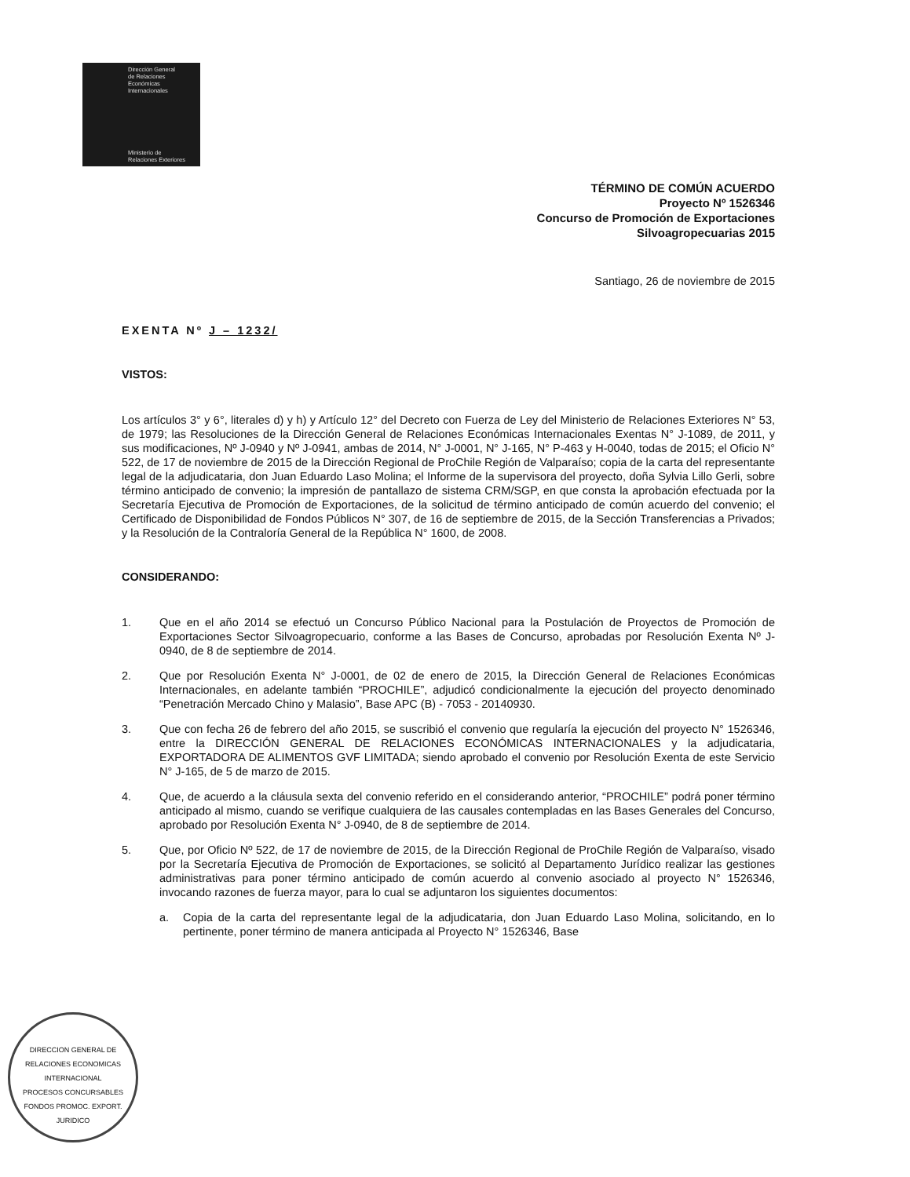Dirección General
de Relaciones
Económicas
Internacionales
Ministerio de
Relaciones Exteriores
DIRECCION GENERAL DE RELACIONES ECONOMICAS INTERNACIONAL
PROCESOS CONCURSABLES FONDOS PROMOC. EXPORT.
JURIDICO
TÉRMINO DE COMÚN ACUERDO
Proyecto Nº 1526346
Concurso de Promoción de Exportaciones
Silvoagropecuarias 2015
Santiago, 26 de noviembre de 2015
EXENTA Nº J – 1232/
VISTOS:
Los artículos 3° y 6°, literales d) y h) y Artículo 12° del Decreto con Fuerza de Ley del Ministerio de Relaciones Exteriores N° 53, de 1979; las Resoluciones de la Dirección General de Relaciones Económicas Internacionales Exentas N° J-1089, de 2011, y sus modificaciones, Nº J-0940 y Nº J-0941, ambas de 2014, N° J-0001, N° J-165, N° P-463 y H-0040, todas de 2015; el Oficio N° 522, de 17 de noviembre de 2015 de la Dirección Regional de ProChile Región de Valparaíso; copia de la carta del representante legal de la adjudicataria, don Juan Eduardo Laso Molina; el Informe de la supervisora del proyecto, doña Sylvia Lillo Gerli, sobre término anticipado de convenio; la impresión de pantallazo de sistema CRM/SGP, en que consta la aprobación efectuada por la Secretaría Ejecutiva de Promoción de Exportaciones, de la solicitud de término anticipado de común acuerdo del convenio; el Certificado de Disponibilidad de Fondos Públicos N° 307, de 16 de septiembre de 2015, de la Sección Transferencias a Privados; y la Resolución de la Contraloría General de la República N° 1600, de 2008.
CONSIDERANDO:
1. Que en el año 2014 se efectuó un Concurso Público Nacional para la Postulación de Proyectos de Promoción de Exportaciones Sector Silvoagropecuario, conforme a las Bases de Concurso, aprobadas por Resolución Exenta Nº J-0940, de 8 de septiembre de 2014.
2. Que por Resolución Exenta N° J-0001, de 02 de enero de 2015, la Dirección General de Relaciones Económicas Internacionales, en adelante también “PROCHILE”, adjudicó condicionalmente la ejecución del proyecto denominado “Penetración Mercado Chino y Malasio”, Base APC (B) - 7053 - 20140930.
3. Que con fecha 26 de febrero del año 2015, se suscribió el convenio que regularía la ejecución del proyecto N° 1526346, entre la DIRECCIÓN GENERAL DE RELACIONES ECONÓMICAS INTERNACIONALES y la adjudicataria, EXPORTADORA DE ALIMENTOS GVF LIMITADA; siendo aprobado el convenio por Resolución Exenta de este Servicio N° J-165, de 5 de marzo de 2015.
4. Que, de acuerdo a la cláusula sexta del convenio referido en el considerando anterior, “PROCHILE” podrá poner término anticipado al mismo, cuando se verifique cualquiera de las causales contempladas en las Bases Generales del Concurso, aprobado por Resolución Exenta N° J-0940, de 8 de septiembre de 2014.
5. Que, por Oficio Nº 522, de 17 de noviembre de 2015, de la Dirección Regional de ProChile Región de Valparaíso, visado por la Secretaría Ejecutiva de Promoción de Exportaciones, se solicitó al Departamento Jurídico realizar las gestiones administrativas para poner término anticipado de común acuerdo al convenio asociado al proyecto N° 1526346, invocando razones de fuerza mayor, para lo cual se adjuntaron los siguientes documentos:
a. Copia de la carta del representante legal de la adjudicataria, don Juan Eduardo Laso Molina, solicitando, en lo pertinente, poner término de manera anticipada al Proyecto N° 1526346, Base